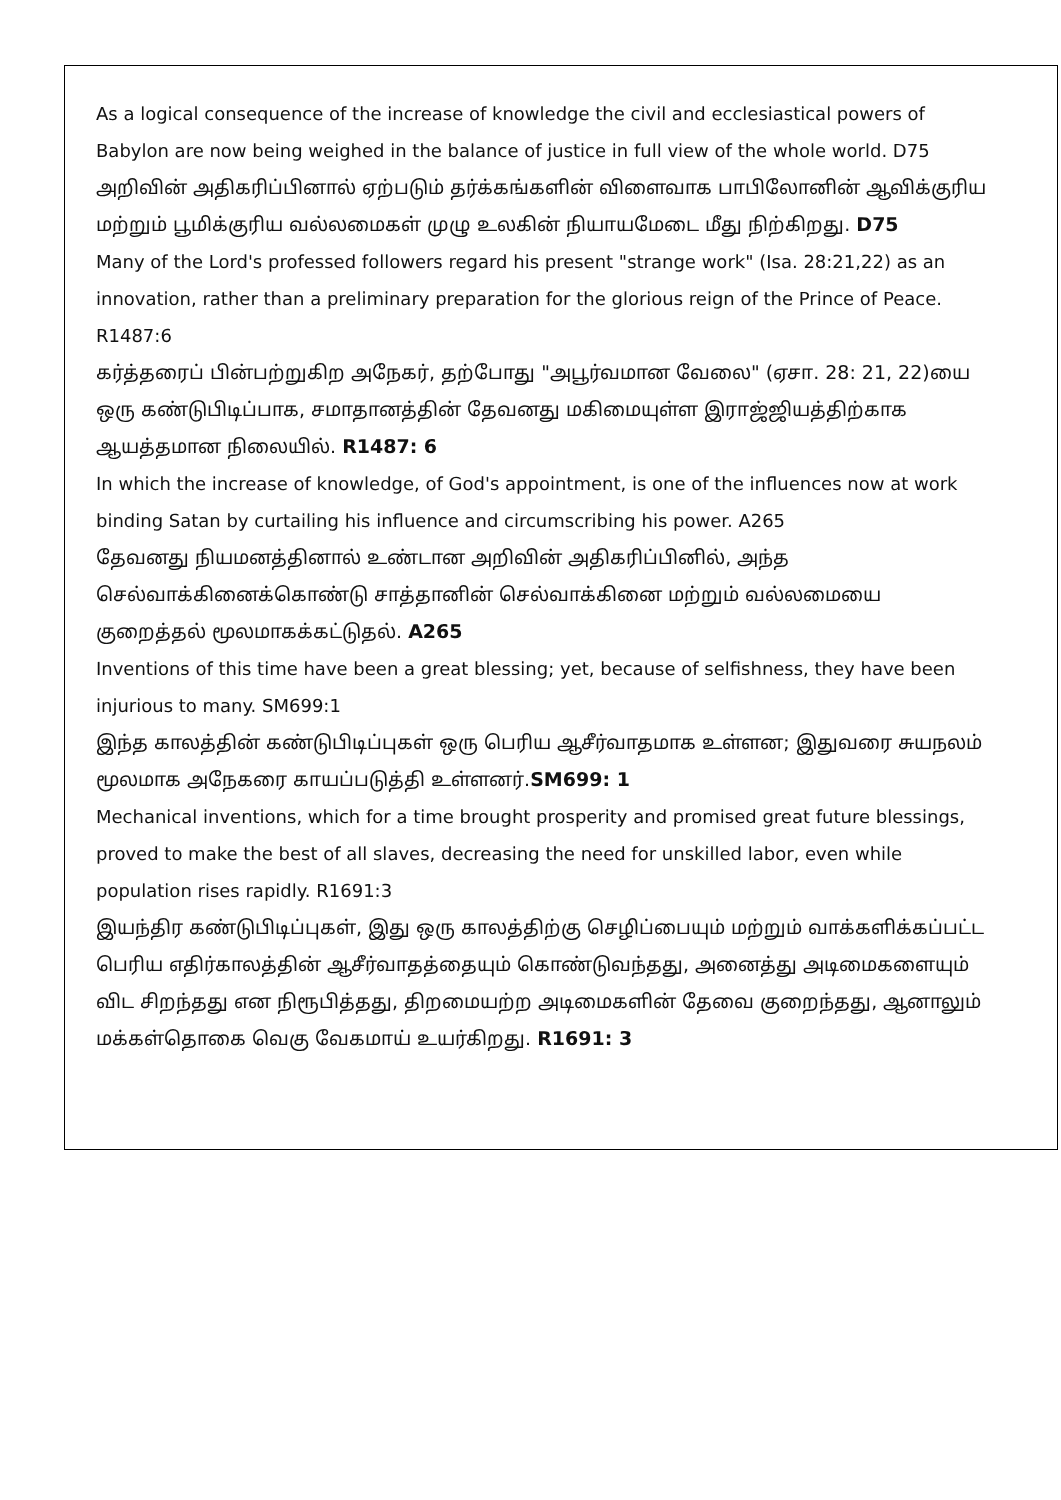As a logical consequence of the increase of knowledge the civil and ecclesiastical powers of Babylon are now being weighed in the balance of justice in full view of the whole world. D75
அறிவின் அதிகரிப்பினால் ஏற்படும் தர்க்கங்களின் விளைவாக பாபிலோனின் ஆவிக்குரிய மற்றும் பூமிக்குரிய வல்லமைகள் முழு உலகின் நியாயமேடை மீது நிற்கிறது. D75
Many of the Lord's professed followers regard his present "strange work" (Isa. 28:21,22) as an innovation, rather than a preliminary preparation for the glorious reign of the Prince of Peace. R1487:6
கர்த்தரைப் பின்பற்றுகிற அநேகர், தற்போது "அபூர்வமான வேலை" (ஏசா. 28: 21, 22)யை ஒரு கண்டுபிடிப்பாக, சமாதானத்தின் தேவனது மகிமையுள்ள இராஜ்ஜியத்திற்காக ஆயத்தமான நிலையில். R1487: 6
In which the increase of knowledge, of God's appointment, is one of the influences now at work binding Satan by curtailing his influence and circumscribing his power. A265
தேவனது நியமனத்தினால் உண்டான அறிவின் அதிகரிப்பினில், அந்த செல்வாக்கினைக்கொண்டு சாத்தானின் செல்வாக்கினை மற்றும் வல்லமையை குறைத்தல் மூலமாகக்கட்டுதல். A265
Inventions of this time have been a great blessing; yet, because of selfishness, they have been injurious to many. SM699:1
இந்த காலத்தின் கண்டுபிடிப்புகள் ஒரு பெரிய ஆசீர்வாதமாக உள்ளன; இதுவரை சுயநலம் மூலமாக அநேகரை காயப்படுத்தி உள்ளனர்.SM699: 1
Mechanical inventions, which for a time brought prosperity and promised great future blessings, proved to make the best of all slaves, decreasing the need for unskilled labor, even while population rises rapidly. R1691:3
இயந்திர கண்டுபிடிப்புகள், இது ஒரு காலத்திற்கு செழிப்பையும் மற்றும் வாக்களிக்கப்பட்ட பெரிய எதிர்காலத்தின் ஆசீர்வாதத்தையும் கொண்டுவந்தது, அனைத்து அடிமைகளையும் விட சிறந்தது என நிரூபித்தது, திறமையற்ற அடிமைகளின் தேவை குறைந்தது, ஆனாலும் மக்கள்தொகை வெகு வேகமாய் உயர்கிறது. R1691: 3